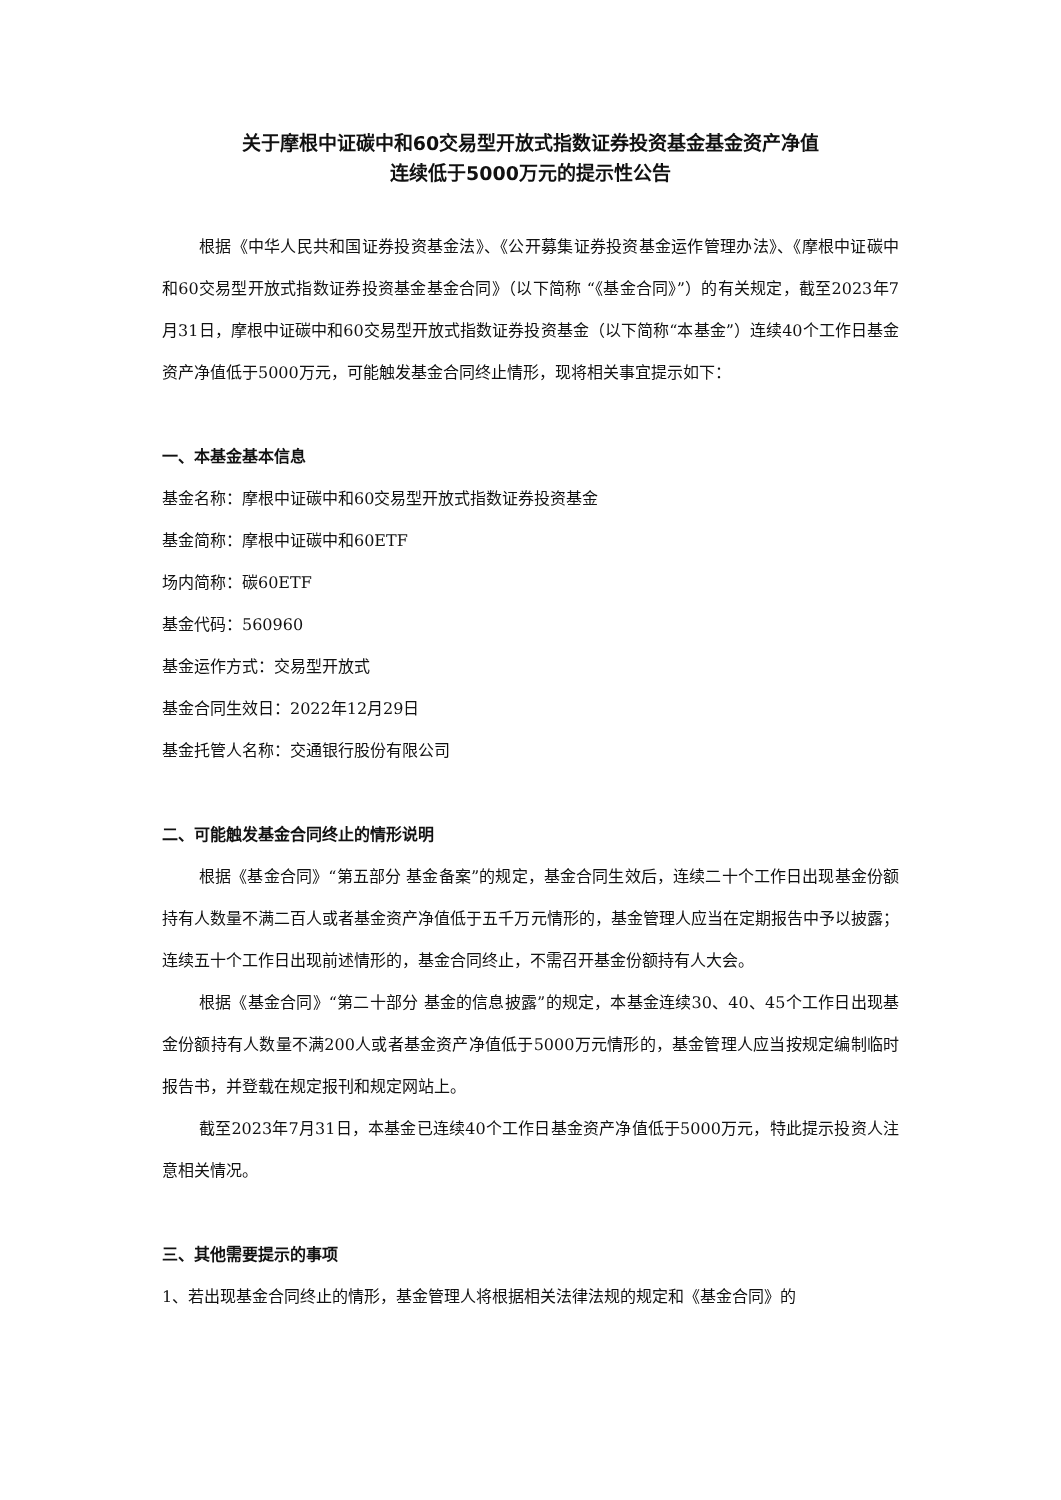关于摩根中证碳中和60交易型开放式指数证券投资基金基金资产净值
连续低于5000万元的提示性公告
根据《中华人民共和国证券投资基金法》、《公开募集证券投资基金运作管理办法》、《摩根中证碳中和60交易型开放式指数证券投资基金基金合同》（以下简称 “《基金合同》”）的有关规定，截至2023年7月31日，摩根中证碳中和60交易型开放式指数证券投资基金（以下简称“本基金”）连续40个工作日基金资产净值低于5000万元，可能触发基金合同终止情形，现将相关事宜提示如下：
一、本基金基本信息
基金名称：摩根中证碳中和60交易型开放式指数证券投资基金
基金简称：摩根中证碳中和60ETF
场内简称：碳60ETF
基金代码：560960
基金运作方式：交易型开放式
基金合同生效日：2022年12月29日
基金托管人名称：交通银行股份有限公司
二、可能触发基金合同终止的情形说明
根据《基金合同》“第五部分 基金备案”的规定，基金合同生效后，连续二十个工作日出现基金份额持有人数量不满二百人或者基金资产净值低于五千万元情形的，基金管理人应当在定期报告中予以披露；连续五十个工作日出现前述情形的，基金合同终止，不需召开基金份额持有人大会。
根据《基金合同》“第二十部分 基金的信息披露”的规定，本基金连续30、40、45个工作日出现基金份额持有人数量不满200人或者基金资产净值低于5000万元情形的，基金管理人应当按规定编制临时报告书，并登载在规定报刊和规定网站上。
截至2023年7月31日，本基金已连续40个工作日基金资产净值低于5000万元，特此提示投资人注意相关情况。
三、其他需要提示的事项
1、若出现基金合同终止的情形，基金管理人将根据相关法律法规的规定和《基金合同》的